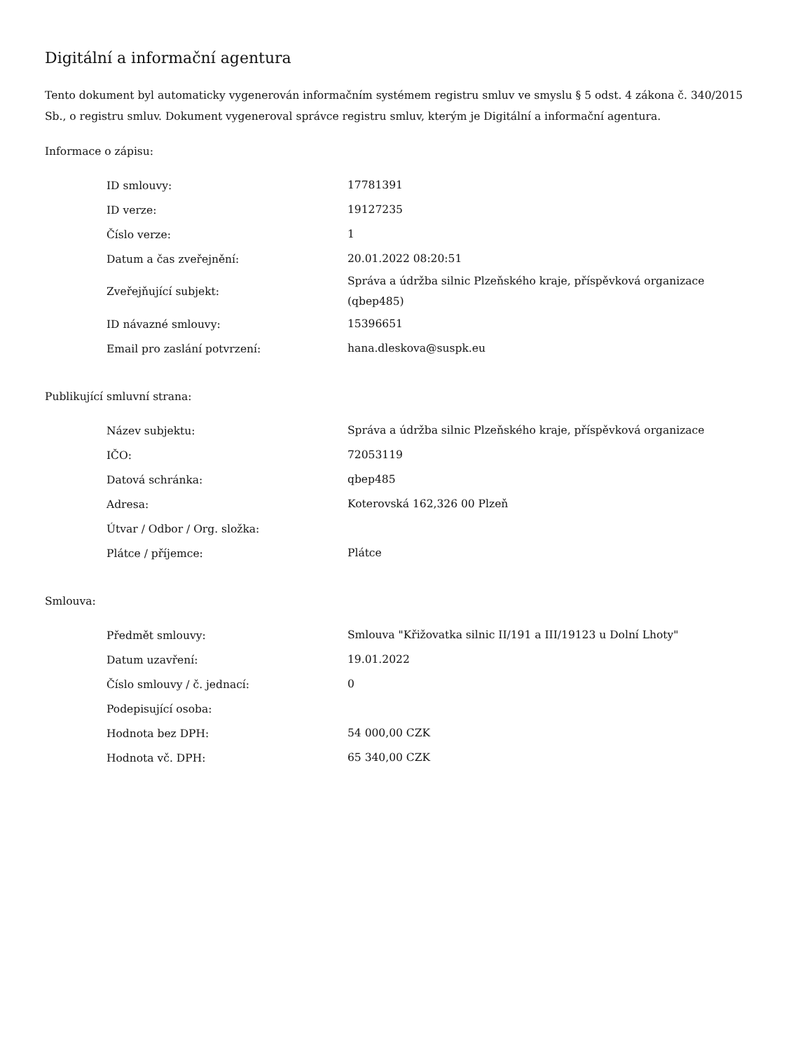Digitální a informační agentura
Tento dokument byl automaticky vygenerován informačním systémem registru smluv ve smyslu § 5 odst. 4 zákona č. 340/2015 Sb., o registru smluv. Dokument vygeneroval správce registru smluv, kterým je Digitální a informační agentura.
Informace o zápisu:
| ID smlouvy: | 17781391 |
| ID verze: | 19127235 |
| Číslo verze: | 1 |
| Datum a čas zveřejnění: | 20.01.2022 08:20:51 |
| Zveřejňující subjekt: | Správa a údržba silnic Plzeňského kraje, příspěvková organizace (qbep485) |
| ID návazné smlouvy: | 15396651 |
| Email pro zaslání potvrzení: | hana.dleskova@suspk.eu |
Publikující smluvní strana:
| Název subjektu: | Správa a údržba silnic Plzeňského kraje, příspěvková organizace |
| IČO: | 72053119 |
| Datová schránka: | qbep485 |
| Adresa: | Koterovská 162,326 00 Plzeň |
| Útvar / Odbor / Org. složka: | |
| Plátce / příjemce: | Plátce |
Smlouva:
| Předmět smlouvy: | Smlouva "Křižovatka silnic II/191 a III/19123 u Dolní Lhoty" |
| Datum uzavření: | 19.01.2022 |
| Číslo smlouvy / č. jednací: | 0 |
| Podepisující osoba: | |
| Hodnota bez DPH: | 54 000,00 CZK |
| Hodnota vč. DPH: | 65 340,00 CZK |